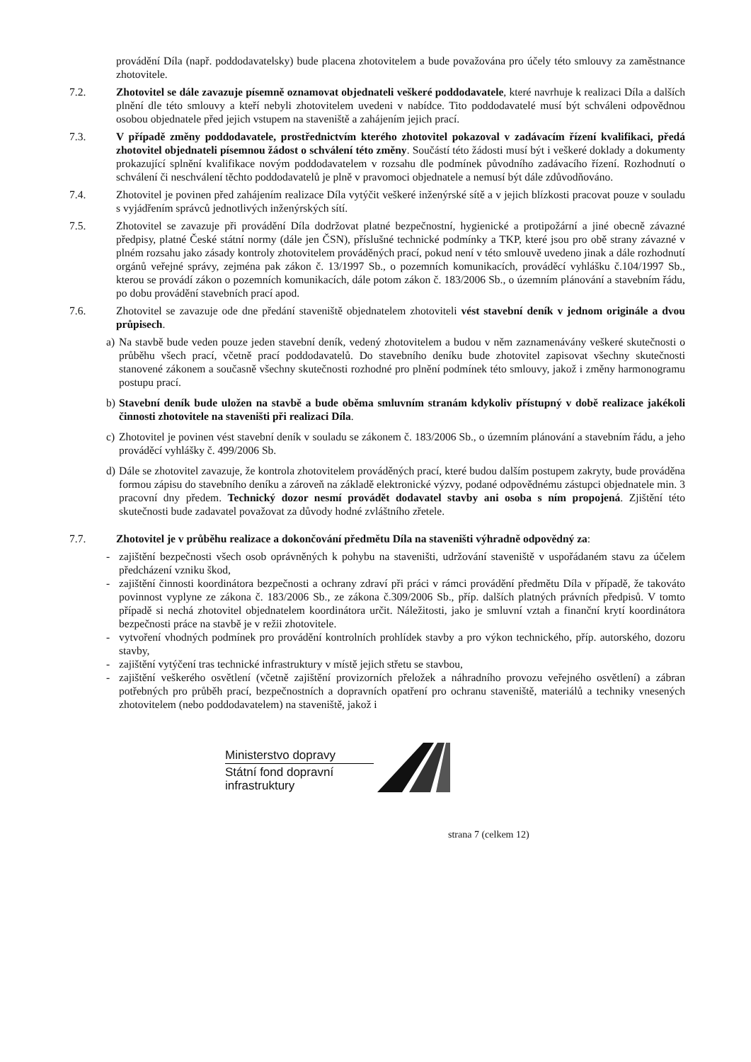provádění Díla (např. poddodavatelsky) bude placena zhotovitelem a bude považována pro účely této smlouvy za zaměstnance zhotovitele.
7.2. Zhotovitel se dále zavazuje písemně oznamovat objednateli veškeré poddodavatele, které navrhuje k realizaci Díla a dalších plnění dle této smlouvy a kteří nebyli zhotovitelem uvedeni v nabídce. Tito poddodavatelé musí být schváleni odpovědnou osobou objednatele před jejich vstupem na staveniště a zahájením jejich prací.
7.3. V případě změny poddodavatele, prostřednictvím kterého zhotovitel pokazoval v zadávacím řízení kvalifikaci, předá zhotovitel objednateli písemnou žádost o schválení této změny. Součástí této žádosti musí být i veškeré doklady a dokumenty prokazující splnění kvalifikace novým poddodavatelem v rozsahu dle podmínek původního zadávacího řízení. Rozhodnutí o schválení či neschválení těchto poddodavatelů je plně v pravomoci objednatele a nemusí být dále zdůvodňováno.
7.4. Zhotovitel je povinen před zahájením realizace Díla vytýčit veškeré inženýrské sítě a v jejich blízkosti pracovat pouze v souladu s vyjádřením správců jednotlivých inženýrských sítí.
7.5. Zhotovitel se zavazuje při provádění Díla dodržovat platné bezpečnostní, hygienické a protipožární a jiné obecně závazné předpisy, platné České státní normy (dále jen ČSN), příslušné technické podmínky a TKP, které jsou pro obě strany závazné v plném rozsahu jako zásady kontroly zhotovitelem prováděných prací, pokud není v této smlouvě uvedeno jinak a dále rozhodnutí orgánů veřejné správy, zejména pak zákon č. 13/1997 Sb., o pozemních komunikacích, prováděcí vyhlášku č.104/1997 Sb., kterou se provádí zákon o pozemních komunikacích, dále potom zákon č. 183/2006 Sb., o územním plánování a stavebním řádu, po dobu provádění stavebních prací apod.
7.6. Zhotovitel se zavazuje ode dne předání staveniště objednatelem zhotoviteli vést stavební deník v jednom originále a dvou průpisech.
a)
Na stavbě bude veden pouze jeden stavební deník, vedený zhotovitelem a budou v něm zaznamenávány veškeré skutečnosti o průběhu všech prací, včetně prací poddodavatelů. Do stavebního deníku bude zhotovitel zapisovat všechny skutečnosti stanovené zákonem a současně všechny skutečnosti rozhodné pro plnění podmínek této smlouvy, jakož i změny harmonogramu postupu prací.
b)
Stavební deník bude uložen na stavbě a bude oběma smluvním stranám kdykoliv přístupný v době realizace jakékoli činnosti zhotovitele na staveništi při realizaci Díla.
c)
Zhotovitel je povinen vést stavební deník v souladu se zákonem č. 183/2006 Sb., o územním plánování a stavebním řádu, a jeho prováděcí vyhlášky č. 499/2006 Sb.
d)
Dále se zhotovitel zavazuje, že kontrola zhotovitelem prováděných prací, které budou dalším postupem zakryty, bude prováděna formou zápisu do stavebního deníku a zároveň na základě elektronické výzvy, podané odpovědnému zástupci objednatele min. 3 pracovní dny předem. Technický dozor nesmí provádět dodavatel stavby ani osoba s ním propojená. Zjištění této skutečnosti bude zadavatel považovat za důvody hodné zvláštního zřetele.
7.7. Zhotovitel je v průběhu realizace a dokončování předmětu Díla na staveništi výhradně odpovědný za:
- zajištění bezpečnosti všech osob oprávněných k pohybu na staveništi, udržování staveniště v uspořádaném stavu za účelem předcházení vzniku škod,
- zajištění činnosti koordinátora bezpečnosti a ochrany zdraví při práci v rámci provádění předmětu Díla v případě, že takováto povinnost vyplyne ze zákona č. 183/2006 Sb., ze zákona č.309/2006 Sb., příp. dalších platných právních předpisů. V tomto případě si nechá zhotovitel objednatelem koordinátora určit. Náležitosti, jako je smluvní vztah a finanční krytí koordinátora bezpečnosti práce na stavbě je v režii zhotovitele.
- vytvoření vhodných podmínek pro provádění kontrolních prohlídek stavby a pro výkon technického, příp. autorského, dozoru stavby,
- zajištění vytýčení tras technické infrastruktury v místě jejich střetu se stavbou,
- zajištění veškerého osvětlení (včetně zajištění provizorních přeložek a náhradního provozu veřejného osvětlení) a zábran potřebných pro průběh prací, bezpečnostních a dopravních opatření pro ochranu staveniště, materiálů a techniky vnesených zhotovitelem (nebo poddodavatelem) na staveniště, jakož i
Ministerstvo dopravy
Státní fond dopravní
infrastruktury
strana 7 (celkem 12)